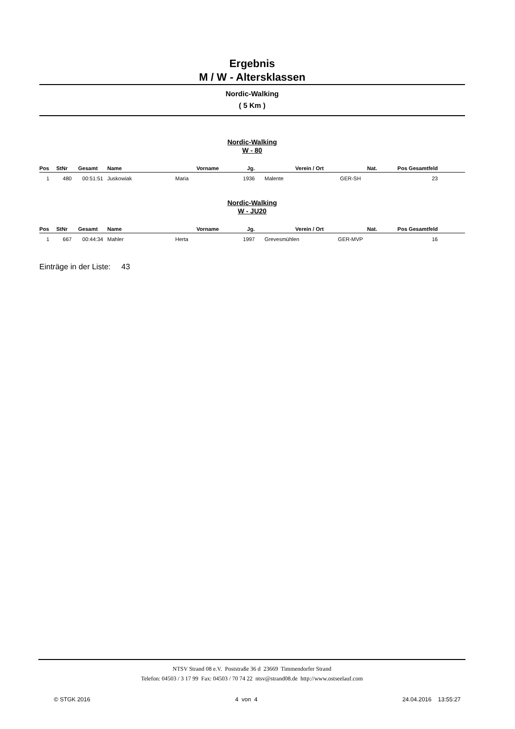Ergebnis
M / W - Altersklassen
Nordic-Walking
( 5 Km )
Nordic-Walking
W - 80
| Pos | StNr | Gesamt | Name | Vorname | Jg. | Verein / Ort | Nat. | Pos Gesamtfeld | |
| --- | --- | --- | --- | --- | --- | --- | --- | --- | --- |
| 1 | 480 | 00:51:51 | Juskowiak | Maria | 1936 | Malente | GER-SH | 23 | |
Nordic-Walking
W - JU20
| Pos | StNr | Gesamt | Name | Vorname | Jg. | Verein / Ort | Nat. | Pos Gesamtfeld | |
| --- | --- | --- | --- | --- | --- | --- | --- | --- | --- |
| 1 | 667 | 00:44:34 | Mahler | Herta | 1997 | Grevesmühlen | GER-MVP | 16 | |
Einträge in der Liste: 43
NTSV Strand 08 e.V. Poststraße 36 d 23669 Timmendorfer Strand
Telefon: 04503 / 3 17 99 Fax: 04503 / 70 74 22 ntsv@strand08.de http://www.ostseelauf.com
© STGK 2016 4 von 4 24.04.2016 13:55:27